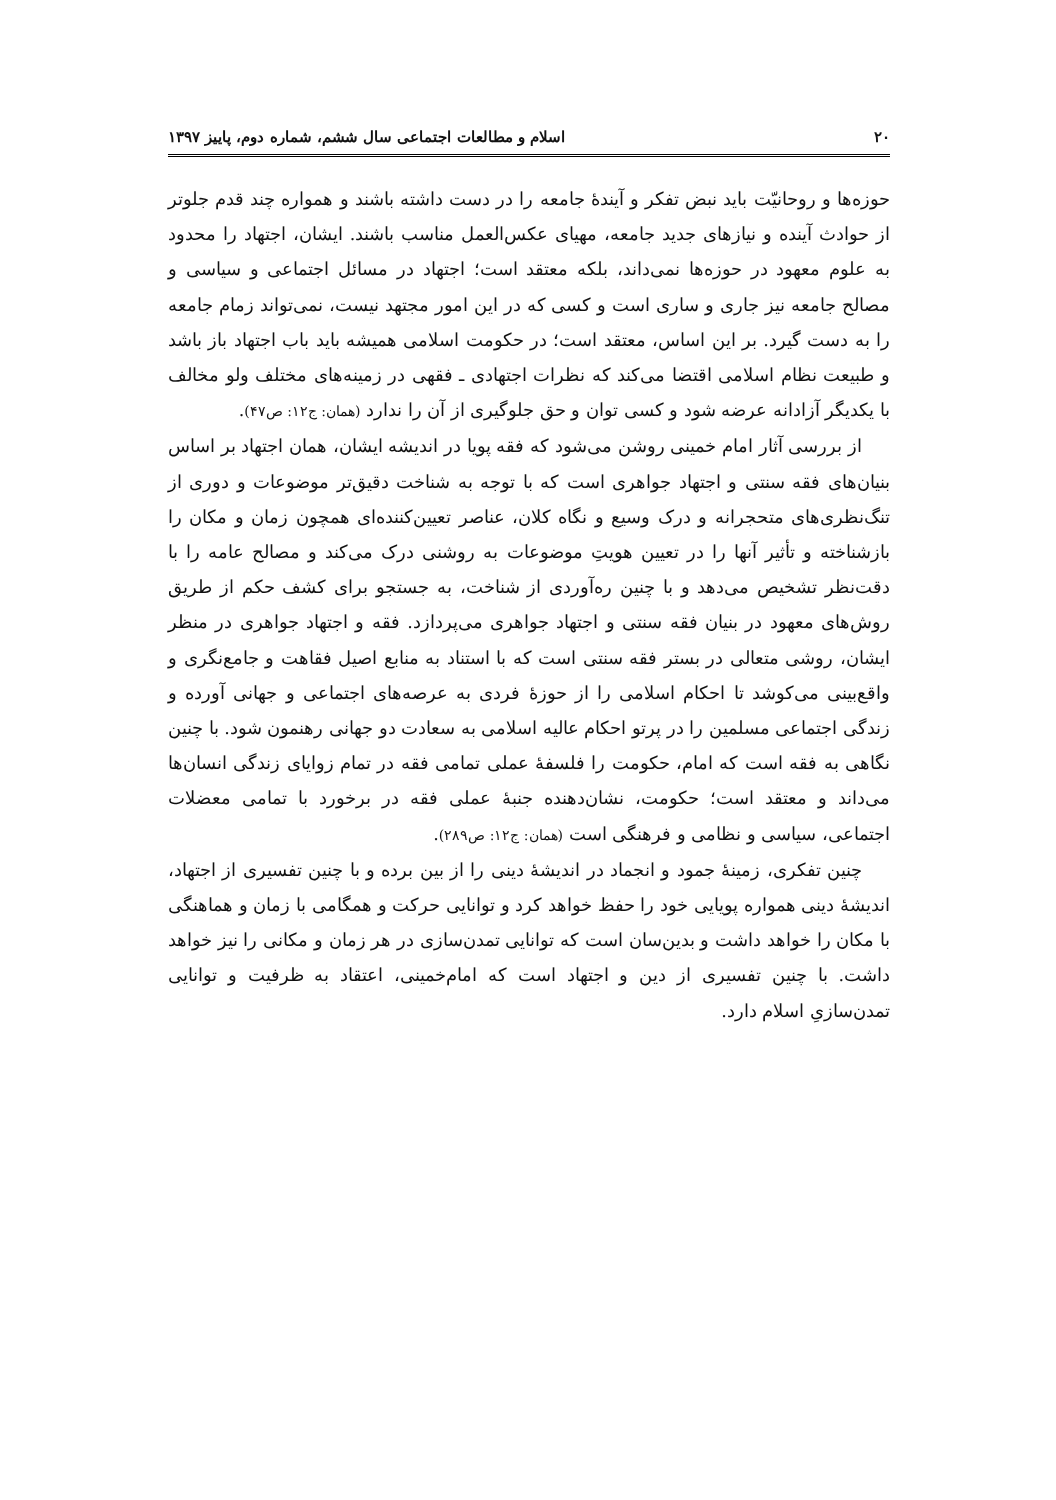٢٠ اسلام و مطالعات اجتماعی سال ششم، شماره دوم، پاییز ١٣٩٧
حوزه‌ها و روحانیّت باید نبض تفکر و آیندۀ جامعه را در دست داشته باشند و همواره چند قدم جلوتر از حوادث آینده و نیازهای جدید جامعه، مهیای عکس‌العمل مناسب باشند. ایشان، اجتهاد را محدود به علوم معهود در حوزه‌ها نمی‌داند، بلکه معتقد است؛ اجتهاد در مسائل اجتماعی و سیاسی و مصالح جامعه نیز جاری و ساری است و کسی که در این امور مجتهد نیست، نمی‌تواند زمام جامعه را به دست گیرد. بر این اساس، معتقد است؛ در حکومت اسلامی همیشه باید باب اجتهاد باز باشد و طبیعت نظام اسلامی اقتضا می‌کند که نظرات اجتهادی ـ فقهی در زمینه‌های مختلف ولو مخالف با یکدیگر آزادانه عرضه شود و کسی توان و حق جلوگیری از آن را ندارد (همان: ج١٢: ص۴٧).
از بررسی آثار امام خمینی روشن می‌شود که فقه پویا در اندیشه ایشان، همان اجتهاد بر اساس بنیان‌های فقه سنتی و اجتهاد جواهری است که با توجه به شناخت دقیق‌تر موضوعات و دوری از تنگ‌نظری‌های متحجرانه و درک وسیع و نگاه کلان، عناصر تعیین‌کننده‌ای همچون زمان و مکان را بازشناخته و تأثیر آنها را در تعیین هویتِ موضوعات به روشنی درک می‌کند و مصالح عامه را با دقت‌نظر تشخیص می‌دهد و با چنین ره‌آوردی از شناخت، به جستجو برای کشف حکم از طریق روش‌های معهود در بنیان فقه سنتی و اجتهاد جواهری می‌پردازد. فقه و اجتهاد جواهری در منظر ایشان، روشی متعالی در بستر فقه سنتی است که با استناد به منابع اصیل فقاهت و جامع‌نگری و واقع‌بینی می‌کوشد تا احکام اسلامی را از حوزۀ فردی به عرصه‌های اجتماعی و جهانی آورده و زندگی اجتماعی مسلمین را در پرتو احکام عالیه اسلامی به سعادت دو جهانی رهنمون شود. با چنین نگاهی به فقه است که امام، حکومت را فلسفۀ عملی تمامی فقه در تمام زوایای زندگی انسان‌ها می‌داند و معتقد است؛ حکومت، نشان‌دهنده جنبۀ عملی فقه در برخورد با تمامی معضلات اجتماعی، سیاسی و نظامی و فرهنگی است (همان: ج١٢: ص٢٨٩).
چنین تفکری، زمینۀ جمود و انجماد در اندیشۀ دینی را از بین برده و با چنین تفسیری از اجتهاد، اندیشۀ دینی همواره پویایی خود را حفظ خواهد کرد و توانایی حرکت و همگامی با زمان و هماهنگی با مکان را خواهد داشت و بدین‌سان است که توانایی تمدن‌سازی در هر زمان و مکانی را نیز خواهد داشت. با چنین تفسیری از دین و اجتهاد است که امام‌خمینی، اعتقاد به ظرفیت و توانایی تمدن‌سازیِ اسلام دارد.